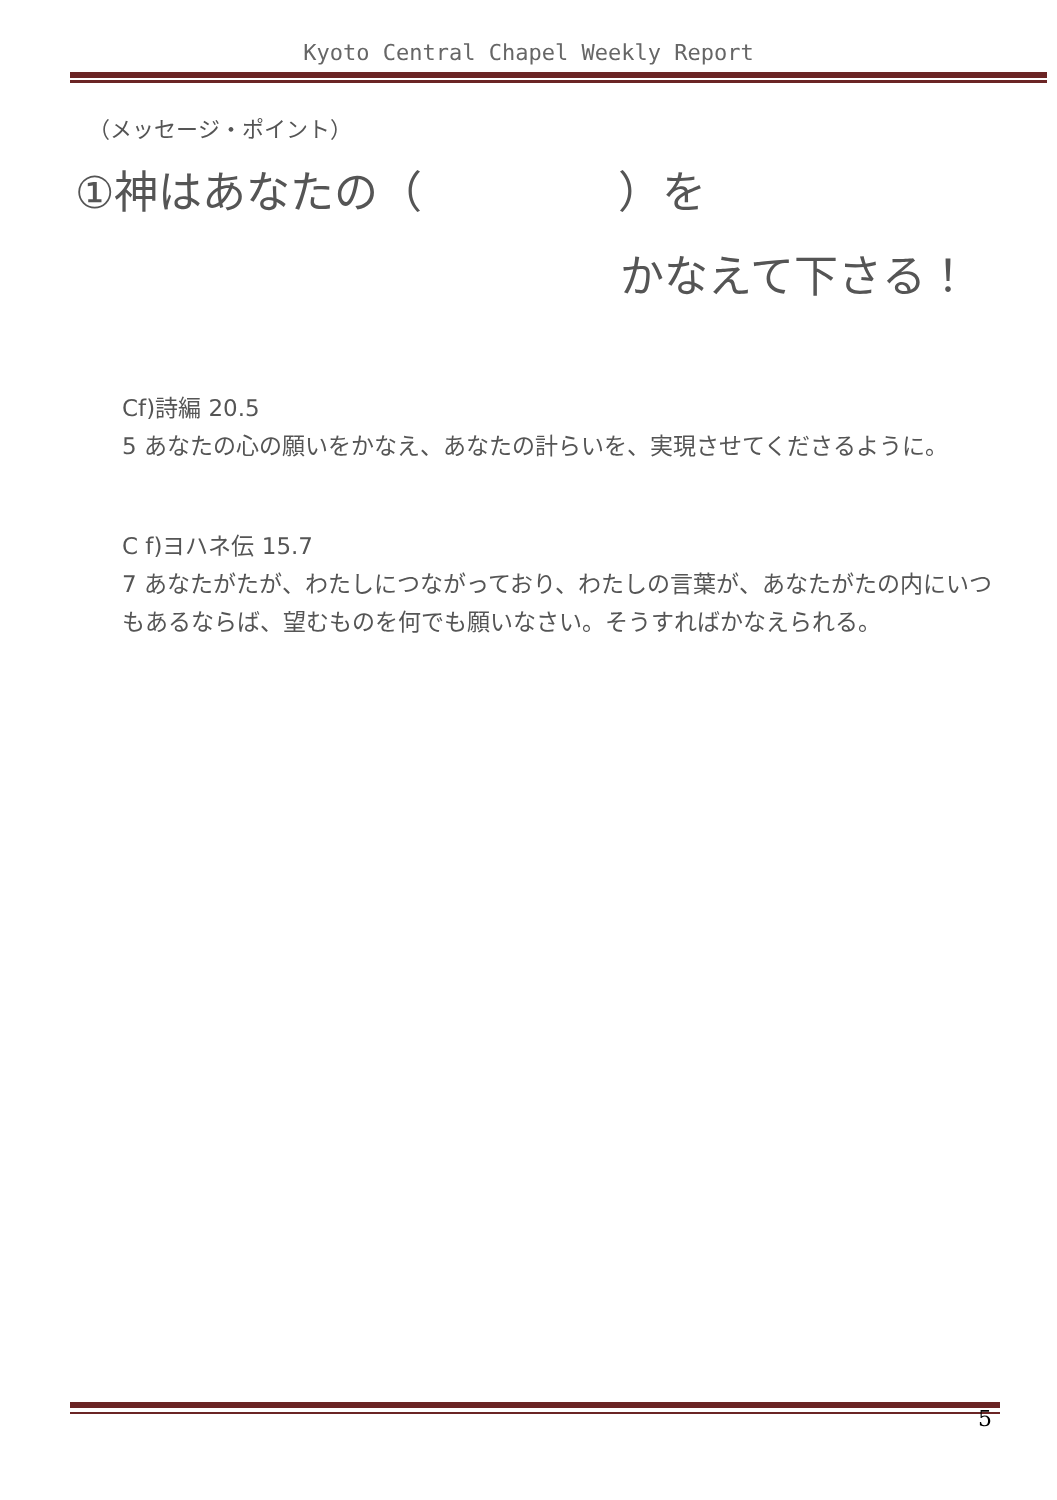Kyoto Central Chapel Weekly Report
（メッセージ・ポイント）
①神はあなたの（ ）を
かなえて下さる！
Cf)詩編 20.5
5 あなたの心の願いをかなえ、あなたの計らいを、実現させてくださるように。
C f)ヨハネ伝 15.7
7 あなたがたが、わたしにつながっており、わたしの言葉が、あなたがたの内にいつもあるならば、望むものを何でも願いなさい。そうすればかなえられる。
5